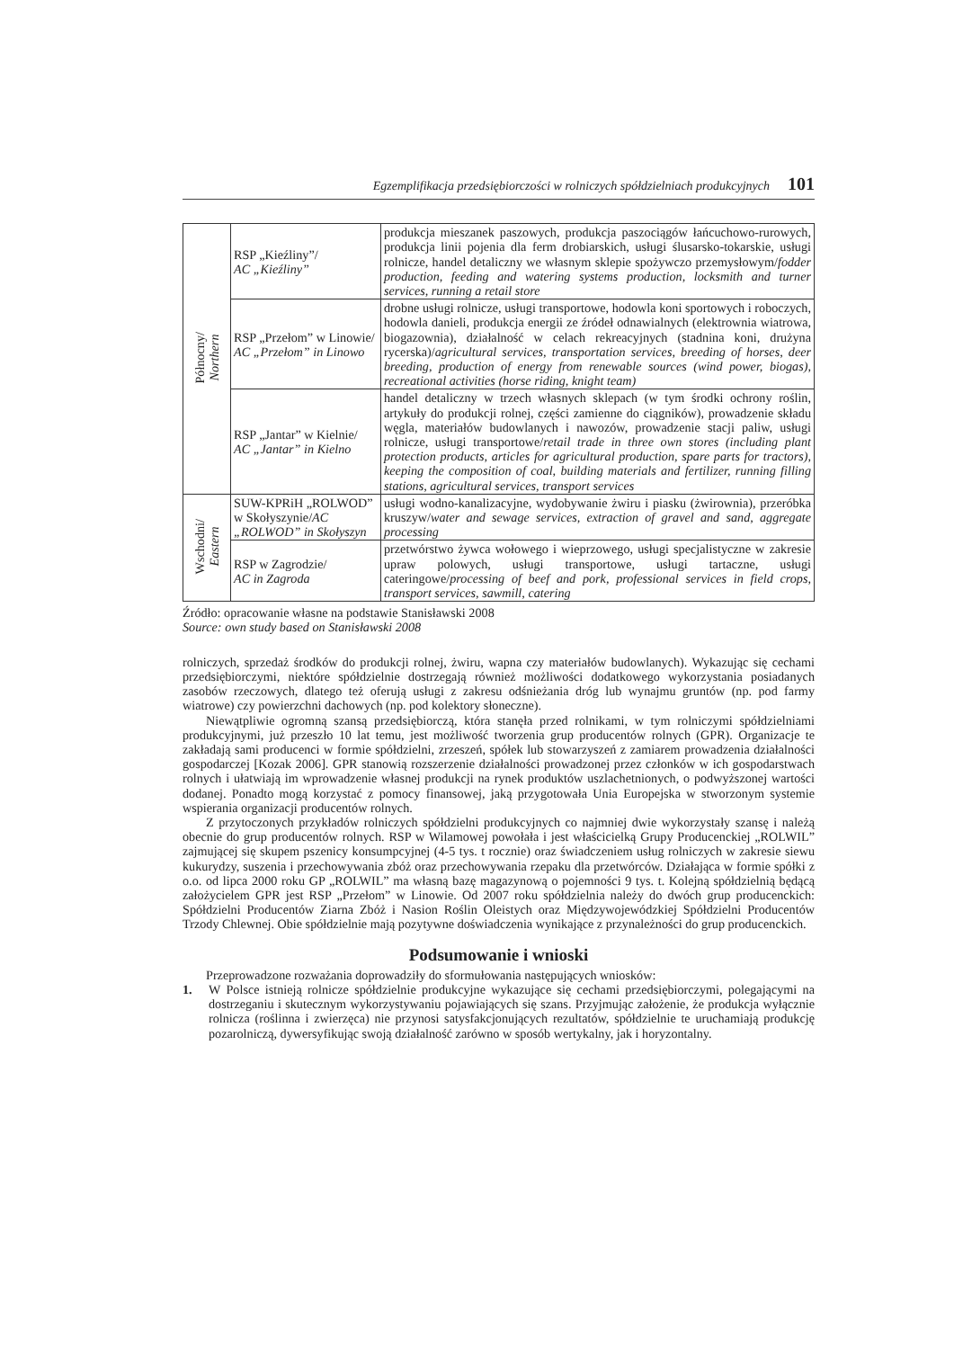Egzemplifikacja przedsiębiorczości w rolniczych spółdzielniach produkcyjnych 101
| Północny/ Northern | RSP „Kieźliny”/ AC „Kieźliny” | produkcja mieszanek paszowych, produkcja paszociągów łańcuchowo-rurowych, produkcja linii pojenia dla ferm drobiarskich, usługi ślusarsko-tokarskie, usługi rolnicze, handel detaliczny we własnym sklepie spożywczo przemysłowym/ fodder production, feeding and watering systems production, locksmith and turner services, running a retail store |
| | RSP „Przełom” w Linowie/ AC „Przełom” in Linowo | drobne usługi rolnicze, usługi transportowe, hodowla koni sportowych i roboczych, hodowla danieli, produkcja energii ze źródeł odnawialnych (elektrownia wiatrowa, biogazownia), działalność w celach rekreacyjnych (stadnina koni, drużyna rycerska)/ agricultural services, transportation services, breeding of horses, deer breeding, production of energy from renewable sources (wind power, biogas), recreational activities (horse riding, knight team) |
| | RSP „Jantar” w Kielnie/ AC „Jantar” in Kielno | handel detaliczny w trzech własnych sklepach (w tym środki ochrony roślin, artykuły do produkcji rolnej, części zamienne do ciągników), prowadzenie składu węgla, materiałów budowlanych i nawozów, prowadzenie stacji paliw, usługi rolnicze, usługi transportowe/ retail trade in three own stores (including plant protection products, articles for agricultural production, spare parts for tractors), keeping the composition of coal, building materials and fertilizer, running filling stations, agricultural services, transport services |
| Wschodni/ Eastern | SUW-KPRiH „ROLWOD” w Skołyszynie/ AC „ROLWOD” in Skołyszyn | usługi wodno-kanalizacyjne, wydobywanie żwiru i piasku (żwirownia), przeróbka kruszyw/ water and sewage services, extraction of gravel and sand, aggregate processing |
| | RSP w Zagrodzie/ AC in Zagroda | przetwórstwo żywca wołowego i wieprzowego, usługi specjalistyczne w zakresie upraw polowych, usługi transportowe, usługi tartaczne, usługi cateringowe/ processing of beef and pork, professional services in field crops, transport services, sawmill, catering |
Źródło: opracowanie własne na podstawie Stanisławski 2008
Source: own study based on Stanisławski 2008
rolniczych, sprzedaż środków do produkcji rolnej, żwiru, wapna czy materiałów budowlanych). Wykazując się cechami przedsiębiorczymi, niektóre spółdzielnie dostrzegają również możliwości dodatkowego wykorzystania posiadanych zasobów rzeczowych, dlatego też oferują usługi z zakresu odśnieżania dróg lub wynajmu gruntów (np. pod farmy wiatrowe) czy powierzchni dachowych (np. pod kolektory słoneczne).
Niewątpliwie ogromną szansą przedsiębiorczą, która stanęła przed rolnikami, w tym rolniczymi spółdzielniami produkcyjnymi, już przeszło 10 lat temu, jest możliwość tworzenia grup producentów rolnych (GPR). Organizacje te zakładają sami producenci w formie spółdzielni, zrzeszeń, spółek lub stowarzyszeń z zamiarem prowadzenia działalności gospodarczej [Kozak 2006]. GPR stanowią rozszerzenie działalności prowadzonej przez członków w ich gospodarstwach rolnych i ułatwiają im wprowadzenie własnej produkcji na rynek produktów uszlachetnionych, o podwyższonej wartości dodanej. Ponadto mogą korzystać z pomocy finansowej, jaką przygotowała Unia Europejska w stworzonym systemie wspierania organizacji producentów rolnych.
Z przytoczonych przykładów rolniczych spółdzielni produkcyjnych co najmniej dwie wykorzystały szansę i należą obecnie do grup producentów rolnych. RSP w Wilamowej powołała i jest właścicielką Grupy Producenckiej „ROLWIL” zajmującej się skupem pszenicy konsumpcyjnej (4-5 tys. t rocznie) oraz świadczeniem usług rolniczych w zakresie siewu kukurydzy, suszenia i przechowywania zbóż oraz przechowywania rzepaku dla przetwórców. Działająca w formie spółki z o.o. od lipca 2000 roku GP „ROLWIL” ma własną bazę magazynową o pojemności 9 tys. t. Kolejną spółdzielnią będącą założycielem GPR jest RSP „Przełom” w Linowie. Od 2007 roku spółdzielnia należy do dwóch grup producenckich: Spółdzielni Producentów Ziarna Zbóż i Nasion Roślin Oleistych oraz Międzywojewódzkiej Spółdzielni Producentów Trzody Chlewnej. Obie spółdzielnie mają pozytywne doświadczenia wynikające z przynależności do grup producenckich.
Podsumowanie i wnioski
Przeprowadzone rozważania doprowadziły do sformułowania następujących wniosków:
1. W Polsce istnieją rolnicze spółdzielnie produkcyjne wykazujące się cechami przedsiębiorczymi, polegającymi na dostrzeganiu i skutecznym wykorzystywaniu pojawiających się szans. Przyjmując założenie, że produkcja wyłącznie rolnicza (roślinna i zwierzęca) nie przynosi satysfakcjonujących rezultatów, spółdzielnie te uruchamiają produkcję pozarolniczą, dywersyfikując swoją działalność zarówno w sposób wertykalny, jak i horyzontalny.